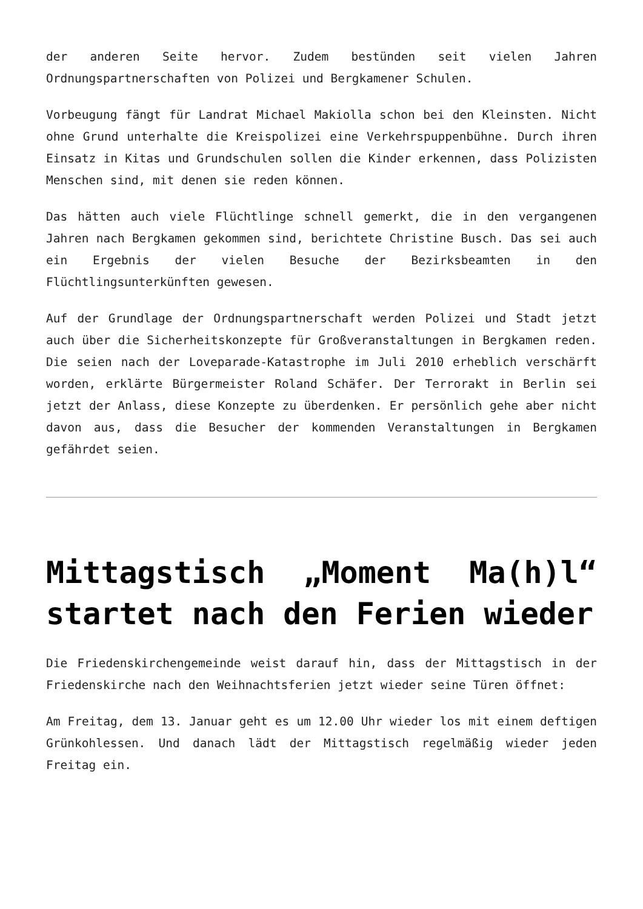der anderen Seite hervor. Zudem bestünden seit vielen Jahren Ordnungspartnerschaften von Polizei und Bergkamener Schulen.
Vorbeugung fängt für Landrat Michael Makiolla schon bei den Kleinsten. Nicht ohne Grund unterhalte die Kreispolizei eine Verkehrspuppenbühne. Durch ihren Einsatz in Kitas und Grundschulen sollen die Kinder erkennen, dass Polizisten Menschen sind, mit denen sie reden können.
Das hätten auch viele Flüchtlinge schnell gemerkt, die in den vergangenen Jahren nach Bergkamen gekommen sind, berichtete Christine Busch. Das sei auch ein Ergebnis der vielen Besuche der Bezirksbeamten in den Flüchtlingsunterkünften gewesen.
Auf der Grundlage der Ordnungspartnerschaft werden Polizei und Stadt jetzt auch über die Sicherheitskonzepte für Großveranstaltungen in Bergkamen reden. Die seien nach der Loveparade-Katastrophe im Juli 2010 erheblich verschärft worden, erklärte Bürgermeister Roland Schäfer. Der Terrorakt in Berlin sei jetzt der Anlass, diese Konzepte zu überdenken. Er persönlich gehe aber nicht davon aus, dass die Besucher der kommenden Veranstaltungen in Bergkamen gefährdet seien.
Mittagstisch „Moment Ma(h)l“ startet nach den Ferien wieder
Die Friedenskirchengemeinde weist darauf hin, dass der Mittagstisch in der Friedenskirche nach den Weihnachtsferien jetzt wieder seine Türen öffnet:
Am Freitag, dem 13. Januar geht es um 12.00 Uhr wieder los mit einem deftigen Grünkohlessen. Und danach lädt der Mittagstisch regelmäßig wieder jeden Freitag ein.